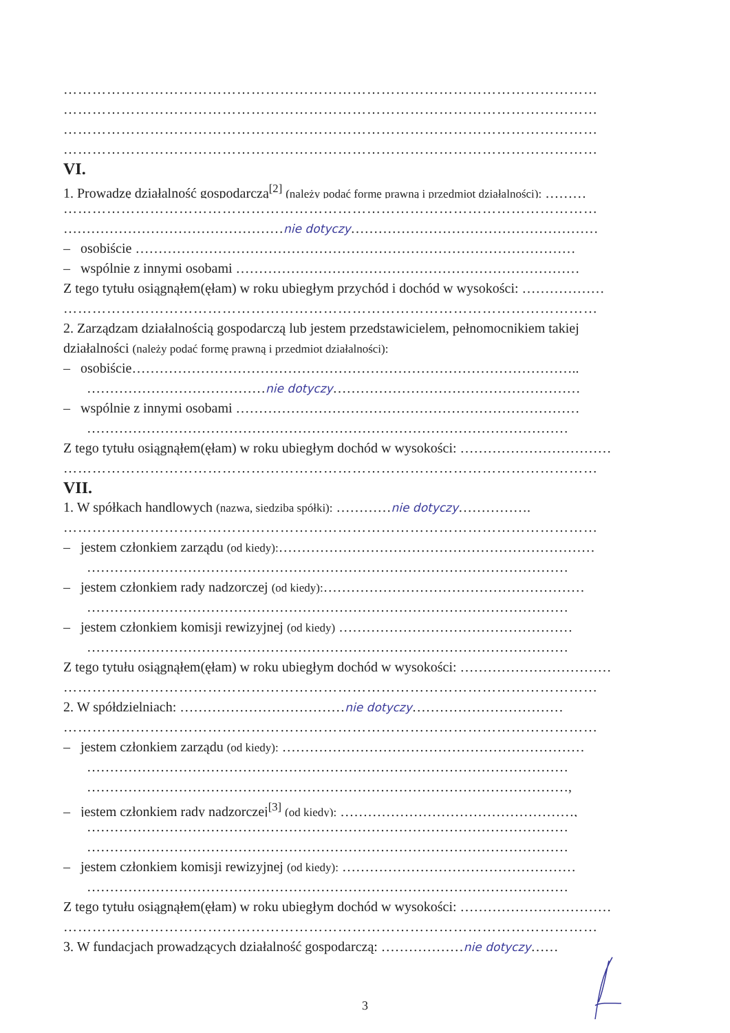…………………………………………………………………………………………………
…………………………………………………………………………………………………
…………………………………………………………………………………………………
…………………………………………………………………………………………………
VI.
1. Prowadzę działalność gospodarczą<sup>[2]</sup> (należy podać formę prawną i przedmiot działalności): ………
…………………………………………………………………………………………………
…………………………………………nie dotyczy………………………………………………
– osobiście ……………………………………………………………………………………
– wspólnie z innymi osobami …………………………………………………………………
Z tego tytułu osiągnąłem(ęłam) w roku ubiegłym przychód i dochód w wysokości: ………………
…………………………………………………………………………………………………
2. Zarządzam działalnością gospodarczą lub jestem przedstawicielem, pełnomocnikiem takiej
działalności (należy podać formę prawną i przedmiot działalności):
– osobiście……………………………………………………………………………………..
…………………………………nie dotyczy………………………………………………
– wspólnie z innymi osobami …………………………………………………………………
……………………………………………………………………………………………
Z tego tytułu osiągnąłem(ęłam) w roku ubiegłym dochód w wysokości: ……………………………
…………………………………………………………………………………………………
VII.
1. W spółkach handlowych (nazwa, siedziba spółki): …………nie dotyczy…………….
…………………………………………………………………………………………………
– jestem członkiem zarządu (od kiedy):……………………………………………………………
……………………………………………………………………………………………
– jestem członkiem rady nadzorczej (od kiedy):…………………………………………………
……………………………………………………………………………………………
– jestem członkiem komisji rewizyjnej (od kiedy) ……………………………………………
……………………………………………………………………………………………
Z tego tytułu osiągnąłem(ęłam) w roku ubiegłym dochód w wysokości: ……………………………
…………………………………………………………………………………………………
2. W spółdzielniach: ………………………………nie dotyczy……………………………
…………………………………………………………………………………………………
– jestem członkiem zarządu (od kiedy): …………………………………………………………
……………………………………………………………………………………………
……………………………………………………………………………………………,
– jestem członkiem rady nadzorczej<sup>[3]</sup> (od kiedy): ……………………………………………,
……………………………………………………………………………………………
……………………………………………………………………………………………
– jestem członkiem komisji rewizyjnej (od kiedy): ……………………………………………
……………………………………………………………………………………………
Z tego tytułu osiągnąłem(ęłam) w roku ubiegłym dochód w wysokości: ……………………………
…………………………………………………………………………………………………
3. W fundacjach prowadzących działalność gospodarczą: ………………nie dotyczy……
3